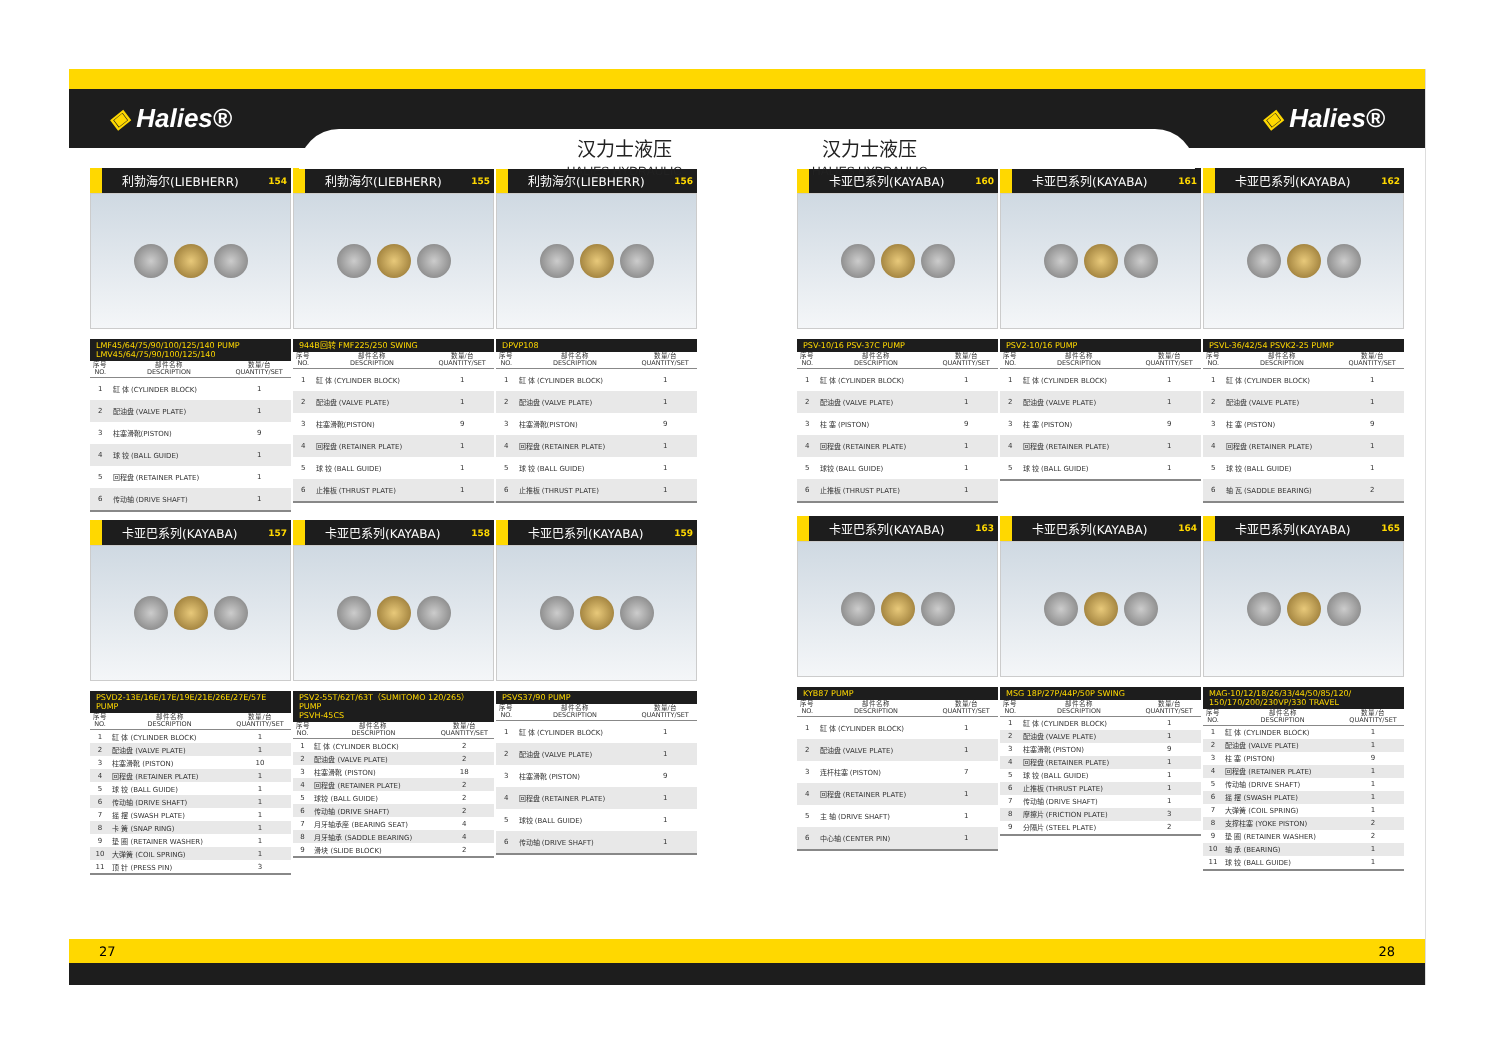◈ Halies® ◈ Halies®
汉力士液压
HALIES HYDRAULIC
汉力士液压
HALIES HYDRAULIC
利勃海尔(LIEBHERR) 154
LMF45/64/75/90/100/125/140 PUMP
LMV45/64/75/90/100/125/140
| 序号 NO. | 部件名称 DESCRIPTION | 数量/台 QUANTITY/SET |
| --- | --- | --- |
| 1 | 缸 体 (CYLINDER BLOCK) | 1 |
| 2 | 配油盘 (VALVE PLATE) | 1 |
| 3 | 柱塞滑靴(PISTON) | 9 |
| 4 | 球 铰 (BALL GUIDE) | 1 |
| 5 | 回程盘 (RETAINER PLATE) | 1 |
| 6 | 传动轴 (DRIVE SHAFT) | 1 |
利勃海尔(LIEBHERR) 155
944B回转 FMF225/250 SWING
| 序号 NO. | 部件名称 DESCRIPTION | 数量/台 QUANTITY/SET |
| --- | --- | --- |
| 1 | 缸 体 (CYLINDER BLOCK) | 1 |
| 2 | 配油盘 (VALVE PLATE) | 1 |
| 3 | 柱塞滑靴(PISTON) | 9 |
| 4 | 回程盘 (RETAINER PLATE) | 1 |
| 5 | 球 铰 (BALL GUIDE) | 1 |
| 6 | 止推板 (THRUST PLATE) | 1 |
利勃海尔(LIEBHERR) 156
DPVP108
| 序号 NO. | 部件名称 DESCRIPTION | 数量/台 QUANTITY/SET |
| --- | --- | --- |
| 1 | 缸 体 (CYLINDER BLOCK) | 1 |
| 2 | 配油盘 (VALVE PLATE) | 1 |
| 3 | 柱塞滑靴(PISTON) | 9 |
| 4 | 回程盘 (RETAINER PLATE) | 1 |
| 5 | 球 铰 (BALL GUIDE) | 1 |
| 6 | 止推板 (THRUST PLATE) | 1 |
卡亚巴系列(KAYABA) 157
PSVD2-13E/16E/17E/19E/21E/26E/27E/57E PUMP
| 序号 NO. | 部件名称 DESCRIPTION | 数量/台 QUANTITY/SET |
| --- | --- | --- |
| 1 | 缸 体 (CYLINDER BLOCK) | 1 |
| 2 | 配油盘 (VALVE PLATE) | 1 |
| 3 | 柱塞滑靴 (PISTON) | 10 |
| 4 | 回程盘 (RETAINER PLATE) | 1 |
| 5 | 球 铰 (BALL GUIDE) | 1 |
| 6 | 传动轴 (DRIVE SHAFT) | 1 |
| 7 | 摇 摆 (SWASH PLATE) | 1 |
| 8 | 卡 簧 (SNAP RING) | 1 |
| 9 | 垫 圈 (RETAINER WASHER) | 1 |
| 10 | 大弹簧 (COIL SPRING) | 1 |
| 11 | 顶 针 (PRESS PIN) | 3 |
卡亚巴系列(KAYABA) 158
PSV2-55T/62T/63T（SUMITOMO 120/265）PUMP
PSVH-45CS
| 序号 NO. | 部件名称 DESCRIPTION | 数量/台 QUANTITY/SET |
| --- | --- | --- |
| 1 | 缸 体 (CYLINDER BLOCK) | 2 |
| 2 | 配油盘 (VALVE PLATE) | 2 |
| 3 | 柱塞滑靴 (PISTON) | 18 |
| 4 | 回程盘 (RETAINER PLATE) | 2 |
| 5 | 球铰 (BALL GUIDE) | 2 |
| 6 | 传动轴 (DRIVE SHAFT) | 2 |
| 7 | 月牙轴承座 (BEARING SEAT) | 4 |
| 8 | 月牙轴承 (SADDLE BEARING) | 4 |
| 9 | 滑块 (SLIDE BLOCK) | 2 |
卡亚巴系列(KAYABA) 159
PSVS37/90 PUMP
| 序号 NO. | 部件名称 DESCRIPTION | 数量/台 QUANTITY/SET |
| --- | --- | --- |
| 1 | 缸 体 (CYLINDER BLOCK) | 1 |
| 2 | 配油盘 (VALVE PLATE) | 1 |
| 3 | 柱塞滑靴 (PISTON) | 9 |
| 4 | 回程盘 (RETAINER PLATE) | 1 |
| 5 | 球铰 (BALL GUIDE) | 1 |
| 6 | 传动轴 (DRIVE SHAFT) | 1 |
卡亚巴系列(KAYABA) 160
PSV-10/16 PSV-37C PUMP
| 序号 NO. | 部件名称 DESCRIPTION | 数量/台 QUANTITY/SET |
| --- | --- | --- |
| 1 | 缸 体 (CYLINDER BLOCK) | 1 |
| 2 | 配油盘 (VALVE PLATE) | 1 |
| 3 | 柱 塞 (PISTON) | 9 |
| 4 | 回程盘 (RETAINER PLATE) | 1 |
| 5 | 球铰 (BALL GUIDE) | 1 |
| 6 | 止推板 (THRUST PLATE) | 1 |
卡亚巴系列(KAYABA) 161
PSV2-10/16 PUMP
| 序号 NO. | 部件名称 DESCRIPTION | 数量/台 QUANTITY/SET |
| --- | --- | --- |
| 1 | 缸 体 (CYLINDER BLOCK) | 1 |
| 2 | 配油盘 (VALVE PLATE) | 1 |
| 3 | 柱 塞 (PISTON) | 9 |
| 4 | 回程盘 (RETAINER PLATE) | 1 |
| 5 | 球 铰 (BALL GUIDE) | 1 |
卡亚巴系列(KAYABA) 162
PSVL-36/42/54 PSVK2-25 PUMP
| 序号 NO. | 部件名称 DESCRIPTION | 数量/台 QUANTITY/SET |
| --- | --- | --- |
| 1 | 缸 体 (CYLINDER BLOCK) | 1 |
| 2 | 配油盘 (VALVE PLATE) | 1 |
| 3 | 柱 塞 (PISTON) | 9 |
| 4 | 回程盘 (RETAINER PLATE) | 1 |
| 5 | 球 铰 (BALL GUIDE) | 1 |
| 6 | 轴 瓦 (SADDLE BEARING) | 2 |
卡亚巴系列(KAYABA) 163
KYB87 PUMP
| 序号 NO. | 部件名称 DESCRIPTION | 数量/台 QUANTITY/SET |
| --- | --- | --- |
| 1 | 缸 体 (CYLINDER BLOCK) | 1 |
| 2 | 配油盘 (VALVE PLATE) | 1 |
| 3 | 连杆柱塞 (PISTON) | 7 |
| 4 | 回程盘 (RETAINER PLATE) | 1 |
| 5 | 主 轴 (DRIVE SHAFT) | 1 |
| 6 | 中心轴 (CENTER PIN) | 1 |
卡亚巴系列(KAYABA) 164
MSG 18P/27P/44P/50P SWING
| 序号 NO. | 部件名称 DESCRIPTION | 数量/台 QUANTITY/SET |
| --- | --- | --- |
| 1 | 缸 体 (CYLINDER BLOCK) | 1 |
| 2 | 配油盘 (VALVE PLATE) | 1 |
| 3 | 柱塞滑靴 (PISTON) | 9 |
| 4 | 回程盘 (RETAINER PLATE) | 1 |
| 5 | 球 铰 (BALL GUIDE) | 1 |
| 6 | 止推板 (THRUST PLATE) | 1 |
| 7 | 传动轴 (DRIVE SHAFT) | 1 |
| 8 | 摩擦片 (FRICTION PLATE) | 3 |
| 9 | 分隔片 (STEEL PLATE) | 2 |
卡亚巴系列(KAYABA) 165
MAG-10/12/18/26/33/44/50/85/120/
150/170/200/230VP/330 TRAVEL
| 序号 NO. | 部件名称 DESCRIPTION | 数量/台 QUANTITY/SET |
| --- | --- | --- |
| 1 | 缸 体 (CYLINDER BLOCK) | 1 |
| 2 | 配油盘 (VALVE PLATE) | 1 |
| 3 | 柱 塞 (PISTON) | 9 |
| 4 | 回程盘 (RETAINER PLATE) | 1 |
| 5 | 传动轴 (DRIVE SHAFT) | 1 |
| 6 | 摇 摆 (SWASH PLATE) | 1 |
| 7 | 大弹簧 (COIL SPRING) | 1 |
| 8 | 支撑柱塞 (YOKE PISTON) | 2 |
| 9 | 垫 圈 (RETAINER WASHER) | 2 |
| 10 | 轴 承 (BEARING) | 1 |
| 11 | 球 铰 (BALL GUIDE) | 1 |
27 28